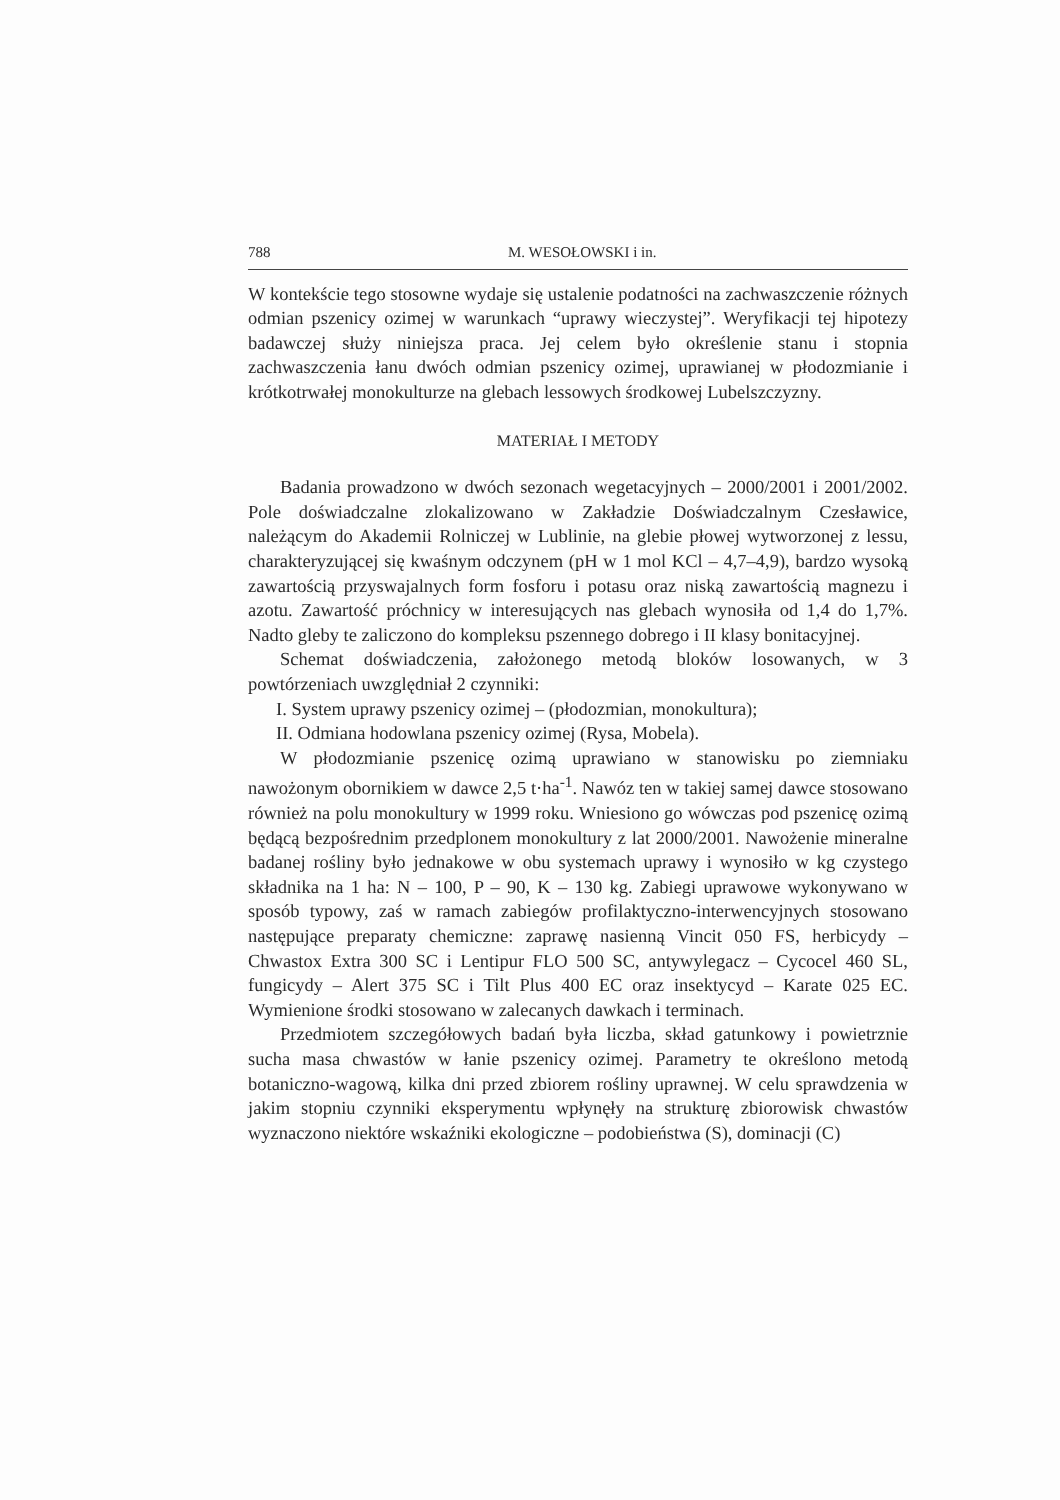788 M. WESOŁOWSKI i in.
W kontekście tego stosowne wydaje się ustalenie podatności na zachwaszczenie różnych odmian pszenicy ozimej w warunkach “uprawy wieczystej”. Weryfikacji tej hipotezy badawczej służy niniejsza praca. Jej celem było określenie stanu i stopnia zachwaszczenia łanu dwóch odmian pszenicy ozimej, uprawianej w płodozmianie i krótkotrwałej monokulturze na glebach lessowych środkowej Lubelszczyzny.
MATERIAŁ I METODY
Badania prowadzono w dwóch sezonach wegetacyjnych – 2000/2001 i 2001/2002. Pole doświadczalne zlokalizowano w Zakładzie Doświadczalnym Czesławice, należącym do Akademii Rolniczej w Lublinie, na glebie płowej wytworzonej z lessu, charakteryzującej się kwaśnym odczynem (pH w 1 mol KCl – 4,7–4,9), bardzo wysoką zawartością przyswajalnych form fosforu i potasu oraz niską zawartością magnezu i azotu. Zawartość próchnicy w interesujących nas glebach wynosiła od 1,4 do 1,7%. Nadto gleby te zaliczono do kompleksu pszennego dobrego i II klasy bonitacyjnej.
Schemat doświadczenia, założonego metodą bloków losowanych, w 3 powtórzeniach uwzględniał 2 czynniki:
I. System uprawy pszenicy ozimej – (płodozmian, monokultura);
II. Odmiana hodowlana pszenicy ozimej (Rysa, Mobela).
W płodozmianie pszenicę ozimą uprawiano w stanowisku po ziemniaku nawożonym obornikiem w dawce 2,5 t·ha<sup>-1</sup>. Nawóz ten w takiej samej dawce stosowano również na polu monokultury w 1999 roku. Wniesiono go wówczas pod pszenicę ozimą będącą bezpośrednim przedplonem monokultury z lat 2000/2001. Nawożenie mineralne badanej rośliny było jednakowe w obu systemach uprawy i wynosiło w kg czystego składnika na 1 ha: N – 100, P – 90, K – 130 kg. Zabiegi uprawowe wykonywano w sposób typowy, zaś w ramach zabiegów profilaktyczno-interwencyjnych stosowano następujące preparaty chemiczne: zaprawę nasienną Vincit 050 FS, herbicydy – Chwastox Extra 300 SC i Lentipur FLO 500 SC, antywylegacz – Cycocel 460 SL, fungicydy – Alert 375 SC i Tilt Plus 400 EC oraz insektycyd – Karate 025 EC. Wymienione środki stosowano w zalecanych dawkach i terminach.
Przedmiotem szczegółowych badań była liczba, skład gatunkowy i powietrznie sucha masa chwastów w łanie pszenicy ozimej. Parametry te określono metodą botaniczno-wagową, kilka dni przed zbiorem rośliny uprawnej. W celu sprawdzenia w jakim stopniu czynniki eksperymentu wpłynęły na strukturę zbiorowisk chwastów wyznaczono niektóre wskaźniki ekologiczne – podobieństwa (S), dominacji (C)